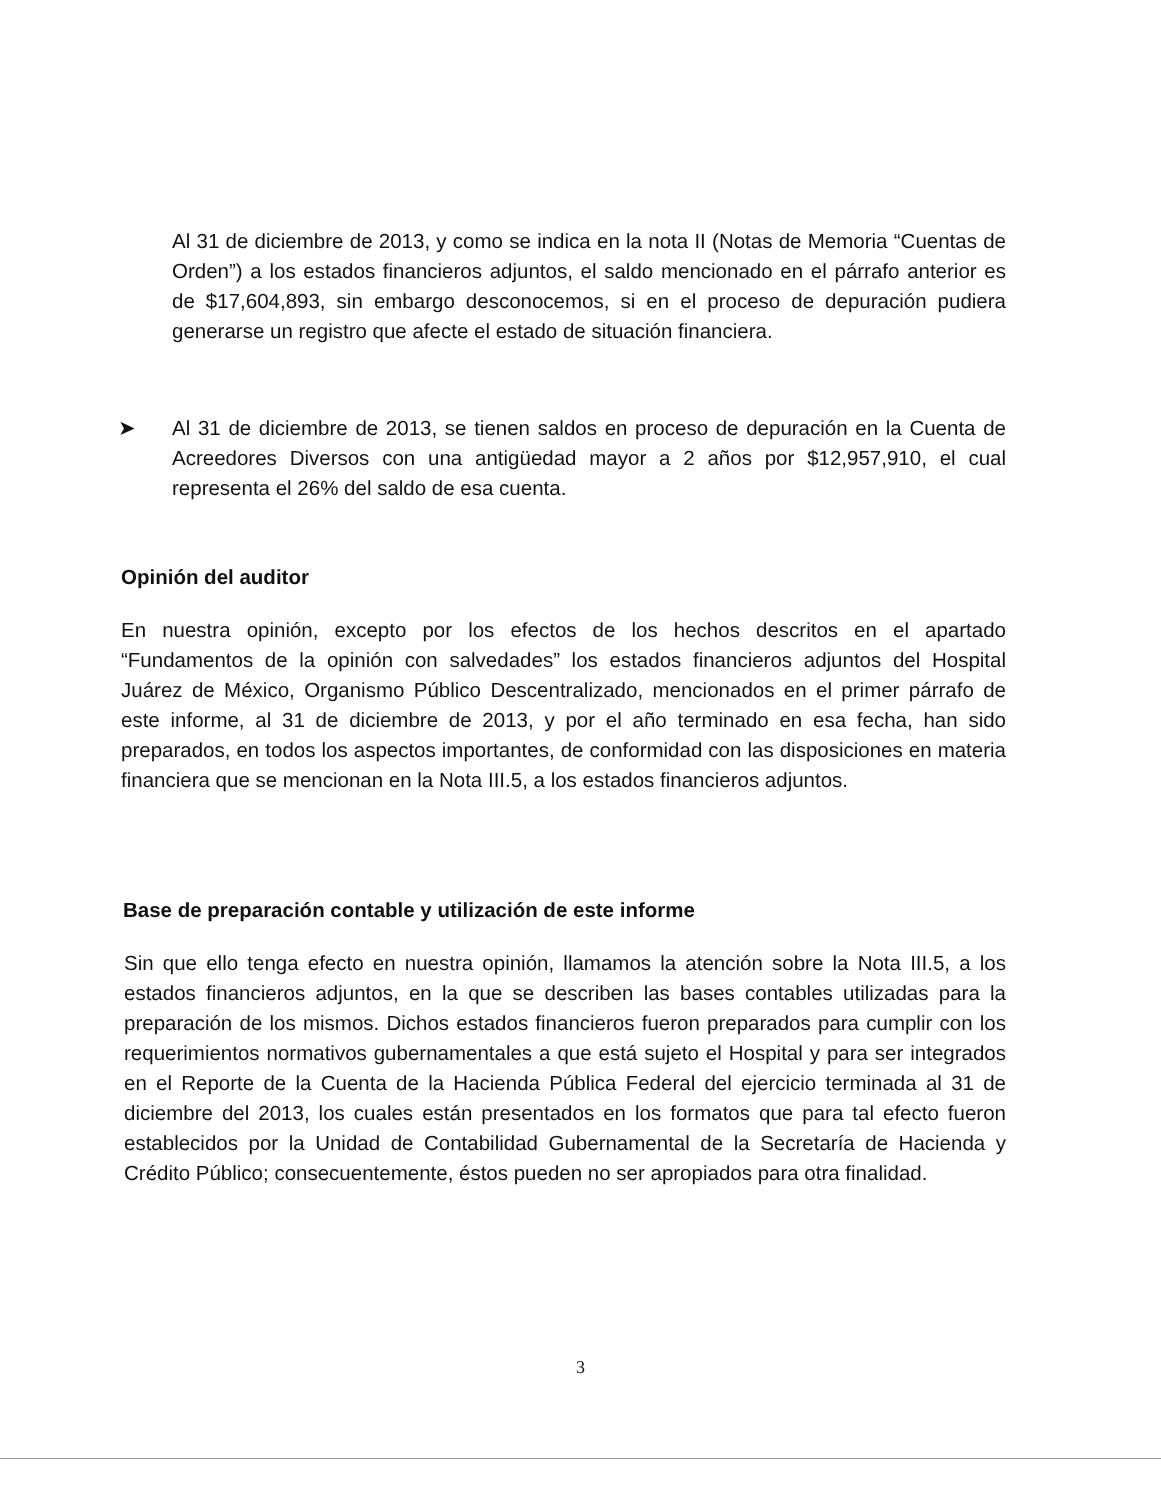Al 31 de diciembre de 2013, y como se indica en la nota II (Notas de Memoria “Cuentas de Orden”) a los estados financieros adjuntos, el saldo mencionado en el párrafo anterior es de $17,604,893, sin embargo desconocemos, si en el proceso de depuración pudiera generarse un registro que afecte el estado de situación financiera.
➤ Al 31 de diciembre de 2013, se tienen saldos en proceso de depuración en la Cuenta de Acreedores Diversos con una antigüedad mayor a 2 años por $12,957,910, el cual representa el 26% del saldo de esa cuenta.
Opinión del auditor
En nuestra opinión, excepto por los efectos de los hechos descritos en el apartado “Fundamentos de la opinión con salvedades” los estados financieros adjuntos del Hospital Juárez de México, Organismo Público Descentralizado, mencionados en el primer párrafo de este informe, al 31 de diciembre de 2013, y por el año terminado en esa fecha, han sido preparados, en todos los aspectos importantes, de conformidad con las disposiciones en materia financiera que se mencionan en la Nota III.5, a los estados financieros adjuntos.
Base de preparación contable y utilización de este informe
Sin que ello tenga efecto en nuestra opinión, llamamos la atención sobre la Nota III.5, a los estados financieros adjuntos, en la que se describen las bases contables utilizadas para la preparación de los mismos. Dichos estados financieros fueron preparados para cumplir con los requerimientos normativos gubernamentales a que está sujeto el Hospital y para ser integrados en el Reporte de la Cuenta de la Hacienda Pública Federal del ejercicio terminada al 31 de diciembre del 2013, los cuales están presentados en los formatos que para tal efecto fueron establecidos por la Unidad de Contabilidad Gubernamental de la Secretaría de Hacienda y Crédito Público; consecuentemente, éstos pueden no ser apropiados para otra finalidad.
3